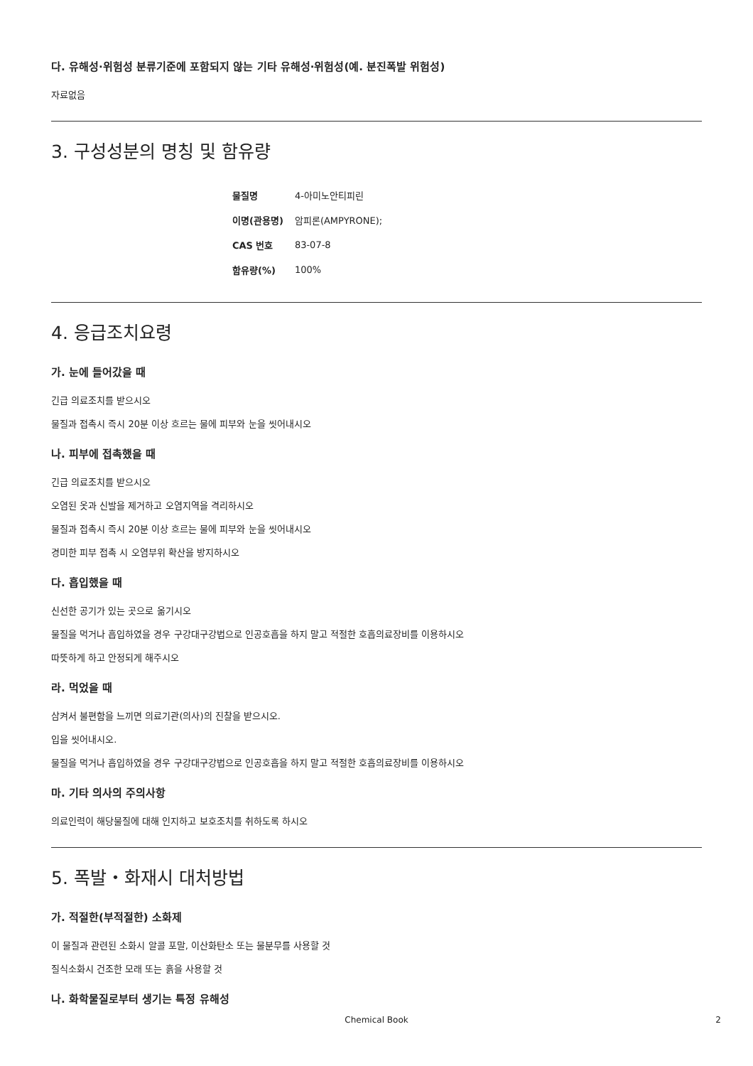다. 유해성·위험성 분류기준에 포함되지 않는 기타 유해성·위험성(예. 분진폭발 위험성)
자료없음
3. 구성성분의 명칭 및 함유량
| 물질명 | 4-아미노안티피린 |
| 이명(관용명) | 암피론(AMPYRONE); |
| CAS 번호 | 83-07-8 |
| 함유량(%) | 100% |
4. 응급조치요령
가. 눈에 들어갔을 때
긴급 의료조치를 받으시오
물질과 접촉시 즉시 20분 이상 흐르는 물에 피부와 눈을 씻어내시오
나. 피부에 접촉했을 때
긴급 의료조치를 받으시오
오염된 옷과 신발을 제거하고 오염지역을 격리하시오
물질과 접촉시 즉시 20분 이상 흐르는 물에 피부와 눈을 씻어내시오
경미한 피부 접촉 시 오염부위 확산을 방지하시오
다. 흡입했을 때
신선한 공기가 있는 곳으로 옮기시오
물질을 먹거나 흡입하였을 경우 구강대구강법으로 인공호흡을 하지 말고 적절한 호흡의료장비를 이용하시오
따뜻하게 하고 안정되게 해주시오
라. 먹었을 때
삼켜서 불편함을 느끼면 의료기관(의사)의 진찰을 받으시오.
입을 씻어내시오.
물질을 먹거나 흡입하였을 경우 구강대구강법으로 인공호흡을 하지 말고 적절한 호흡의료장비를 이용하시오
마. 기타 의사의 주의사항
의료인력이 해당물질에 대해 인지하고 보호조치를 취하도록 하시오
5. 폭발・화재시 대처방법
가. 적절한(부적절한) 소화제
이 물질과 관련된 소화시 알콜 포말, 이산화탄소 또는 물분무를 사용할 것
질식소화시 건조한 모래 또는 흙을 사용할 것
나. 화학물질로부터 생기는 특정 유해성
Chemical Book 2